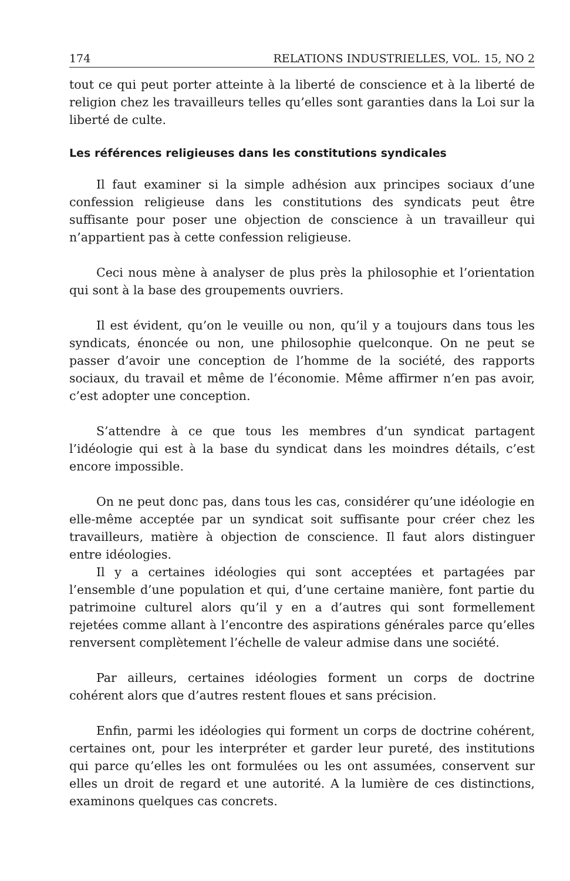174 RELATIONS INDUSTRIELLES, VOL. 15, NO 2
tout ce qui peut porter atteinte à la liberté de conscience et à la liberté de religion chez les travailleurs telles qu’elles sont garanties dans la Loi sur la liberté de culte.
Les références religieuses dans les constitutions syndicales
Il faut examiner si la simple adhésion aux principes sociaux d’une confession religieuse dans les constitutions des syndicats peut être suffisante pour poser une objection de conscience à un travailleur qui n’appartient pas à cette confession religieuse.
Ceci nous mène à analyser de plus près la philosophie et l’orientation qui sont à la base des groupements ouvriers.
Il est évident, qu’on le veuille ou non, qu’il y a toujours dans tous les syndicats, énoncée ou non, une philosophie quelconque. On ne peut se passer d’avoir une conception de l’homme de la société, des rapports sociaux, du travail et même de l’économie. Même affirmer n’en pas avoir, c’est adopter une conception.
S’attendre à ce que tous les membres d’un syndicat partagent l’idéologie qui est à la base du syndicat dans les moindres détails, c’est encore impossible.
On ne peut donc pas, dans tous les cas, considérer qu’une idéologie en elle-même acceptée par un syndicat soit suffisante pour créer chez les travailleurs, matière à objection de conscience. Il faut alors distinguer entre idéologies.
Il y a certaines idéologies qui sont acceptées et partagées par l’ensemble d’une population et qui, d’une certaine manière, font partie du patrimoine culturel alors qu’il y en a d’autres qui sont formellement rejetées comme allant à l’encontre des aspirations générales parce qu’elles renversent complètement l’échelle de valeur admise dans une société.
Par ailleurs, certaines idéologies forment un corps de doctrine cohérent alors que d’autres restent floues et sans précision.
Enfin, parmi les idéologies qui forment un corps de doctrine cohérent, certaines ont, pour les interpréter et garder leur pureté, des institutions qui parce qu’elles les ont formulées ou les ont assumées, conservent sur elles un droit de regard et une autorité. A la lumière de ces distinctions, examinons quelques cas concrets.